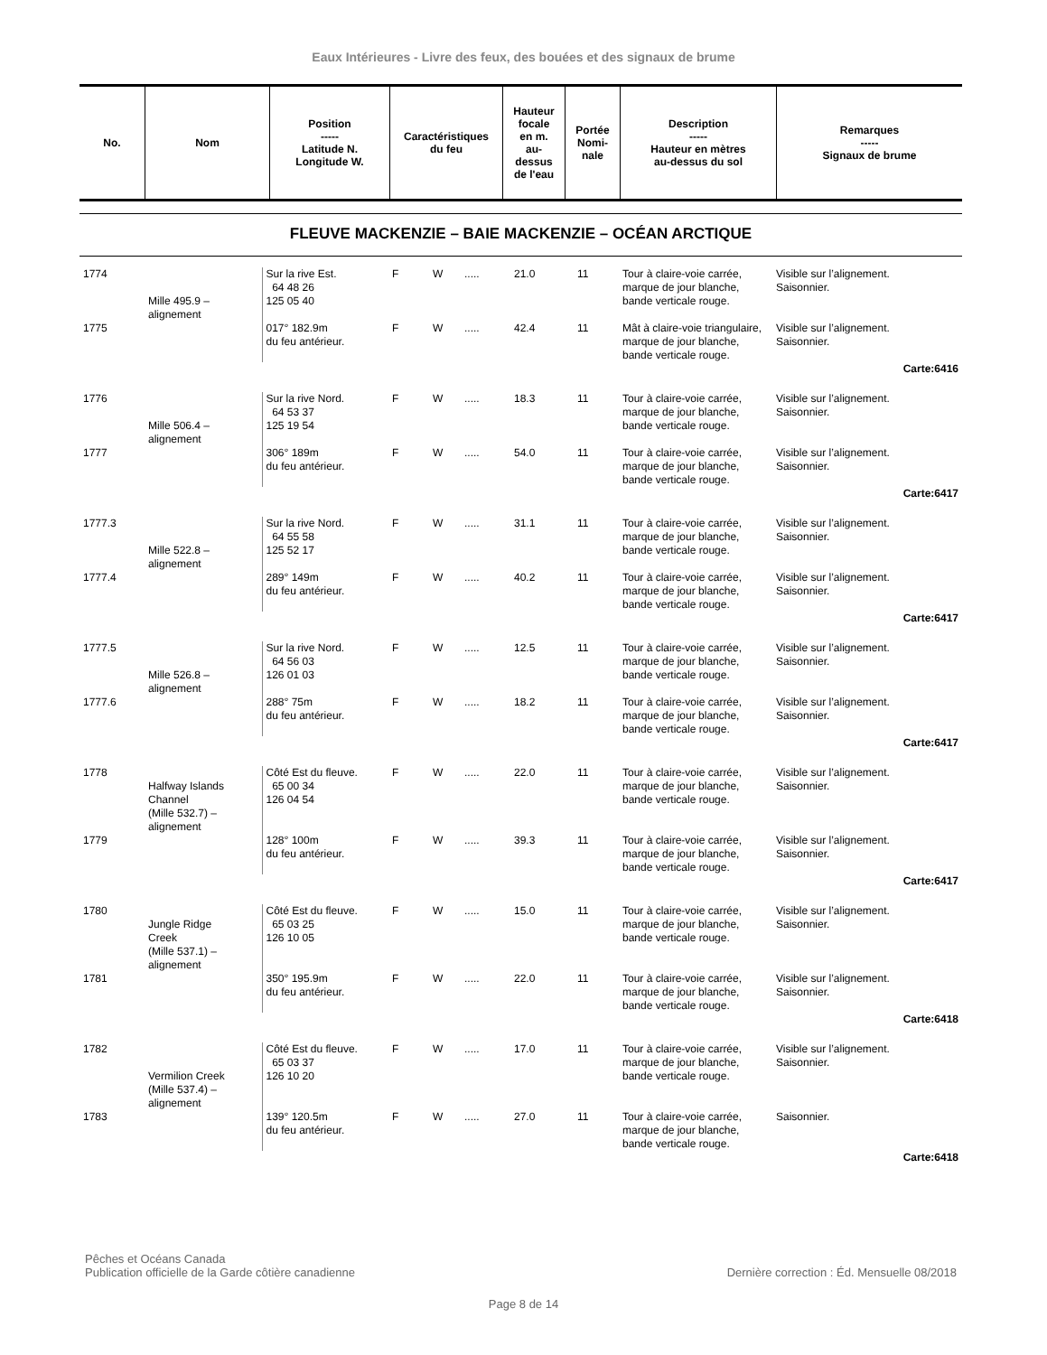Eaux Intérieures - Livre des feux, des bouées et des signaux de brume
| No. | Nom | Position ----- Latitude N. Longitude W. | Caractéristiques du feu | Hauteur focale en m. au- dessus de l'eau | Portée Nomi- nale | Description ----- Hauteur en mètres au-dessus du sol | Remarques ----- Signaux de brume |
| --- | --- | --- | --- | --- | --- | --- | --- |
FLEUVE MACKENZIE – BAIE MACKENZIE – OCÉAN ARCTIQUE
| 1774 | Mille 495.9 – alignement | Sur la rive Est. 64 48 26 125 05 40 | F | W | ..... | 21.0 | 11 | Tour à claire-voie carrée, marque de jour blanche, bande verticale rouge. | Visible sur l’alignement. Saisonnier. |
| 1775 | | 017° 182.9m du feu antérieur. | F | W | ..... | 42.4 | 11 | Mât à claire-voie triangulaire, marque de jour blanche, bande verticale rouge. | Visible sur l’alignement. Saisonnier. |
| Carte:6416 | | | | | | | | | |
| 1776 | Mille 506.4 – alignement | Sur la rive Nord. 64 53 37 125 19 54 | F | W | ..... | 18.3 | 11 | Tour à claire-voie carrée, marque de jour blanche, bande verticale rouge. | Visible sur l’alignement. Saisonnier. |
| 1777 | | 306° 189m du feu antérieur. | F | W | ..... | 54.0 | 11 | Tour à claire-voie carrée, marque de jour blanche, bande verticale rouge. | Visible sur l’alignement. Saisonnier. |
| Carte:6417 | | | | | | | | | |
| 1777.3 | Mille 522.8 – alignement | Sur la rive Nord. 64 55 58 125 52 17 | F | W | ..... | 31.1 | 11 | Tour à claire-voie carrée, marque de jour blanche, bande verticale rouge. | Visible sur l’alignement. Saisonnier. |
| 1777.4 | | 289° 149m du feu antérieur. | F | W | ..... | 40.2 | 11 | Tour à claire-voie carrée, marque de jour blanche, bande verticale rouge. | Visible sur l’alignement. Saisonnier. |
| Carte:6417 | | | | | | | | | |
| 1777.5 | Mille 526.8 – alignement | Sur la rive Nord. 64 56 03 126 01 03 | F | W | ..... | 12.5 | 11 | Tour à claire-voie carrée, marque de jour blanche, bande verticale rouge. | Visible sur l’alignement. Saisonnier. |
| 1777.6 | | 288° 75m du feu antérieur. | F | W | ..... | 18.2 | 11 | Tour à claire-voie carrée, marque de jour blanche, bande verticale rouge. | Visible sur l’alignement. Saisonnier. |
| Carte:6417 | | | | | | | | | |
| 1778 | Halfway Islands Channel (Mille 532.7) – alignement | Côté Est du fleuve. 65 00 34 126 04 54 | F | W | ..... | 22.0 | 11 | Tour à claire-voie carrée, marque de jour blanche, bande verticale rouge. | Visible sur l’alignement. Saisonnier. |
| 1779 | | 128° 100m du feu antérieur. | F | W | ..... | 39.3 | 11 | Tour à claire-voie carrée, marque de jour blanche, bande verticale rouge. | Visible sur l’alignement. Saisonnier. |
| Carte:6417 | | | | | | | | | |
| 1780 | Jungle Ridge Creek (Mille 537.1) – alignement | Côté Est du fleuve. 65 03 25 126 10 05 | F | W | ..... | 15.0 | 11 | Tour à claire-voie carrée, marque de jour blanche, bande verticale rouge. | Visible sur l’alignement. Saisonnier. |
| 1781 | | 350° 195.9m du feu antérieur. | F | W | ..... | 22.0 | 11 | Tour à claire-voie carrée, marque de jour blanche, bande verticale rouge. | Visible sur l’alignement. Saisonnier. |
| Carte:6418 | | | | | | | | | |
| 1782 | Vermilion Creek (Mille 537.4) – alignement | Côté Est du fleuve. 65 03 37 126 10 20 | F | W | ..... | 17.0 | 11 | Tour à claire-voie carrée, marque de jour blanche, bande verticale rouge. | Visible sur l’alignement. Saisonnier. |
| 1783 | | 139° 120.5m du feu antérieur. | F | W | ..... | 27.0 | 11 | Tour à claire-voie carrée, marque de jour blanche, bande verticale rouge. | Saisonnier. |
| Carte:6418 | | | | | | | | | |
Pêches et Océans Canada
Publication officielle de la Garde côtière canadienne Dernière correction : Éd. Mensuelle 08/2018
Page 8 de 14